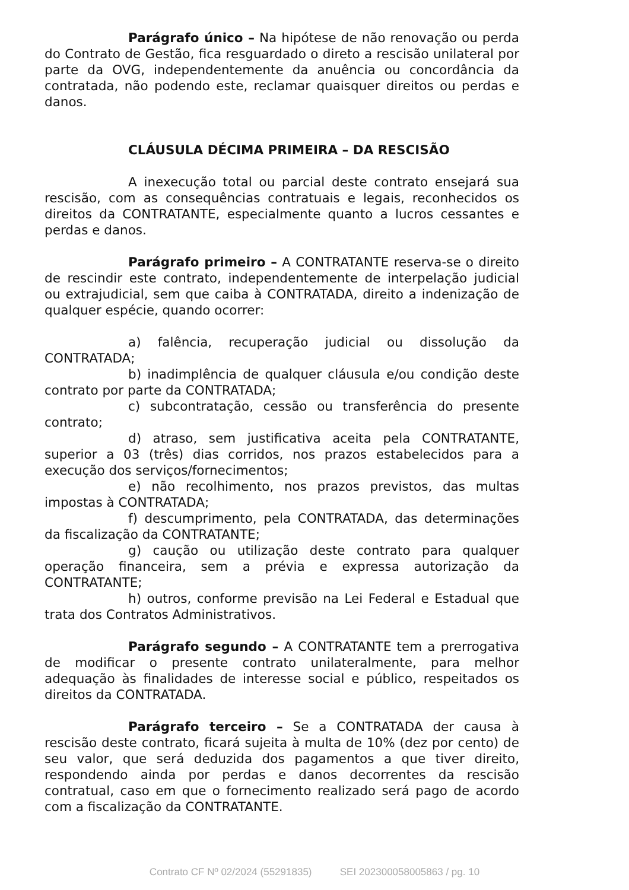Parágrafo único – Na hipótese de não renovação ou perda do Contrato de Gestão, fica resguardado o direto a rescisão unilateral por parte da OVG, independentemente da anuência ou concordância da contratada, não podendo este, reclamar quaisquer direitos ou perdas e danos.
CLÁUSULA DÉCIMA PRIMEIRA – DA RESCISÃO
A inexecução total ou parcial deste contrato ensejará sua rescisão, com as consequências contratuais e legais, reconhecidos os direitos da CONTRATANTE, especialmente quanto a lucros cessantes e perdas e danos.
Parágrafo primeiro – A CONTRATANTE reserva-se o direito de rescindir este contrato, independentemente de interpelação judicial ou extrajudicial, sem que caiba à CONTRATADA, direito a indenização de qualquer espécie, quando ocorrer:
a) falência, recuperação judicial ou dissolução da CONTRATADA;
b) inadimplência de qualquer cláusula e/ou condição deste contrato por parte da CONTRATADA;
c) subcontratação, cessão ou transferência do presente contrato;
d) atraso, sem justificativa aceita pela CONTRATANTE, superior a 03 (três) dias corridos, nos prazos estabelecidos para a execução dos serviços/fornecimentos;
e) não recolhimento, nos prazos previstos, das multas impostas à CONTRATADA;
f) descumprimento, pela CONTRATADA, das determinações da fiscalização da CONTRATANTE;
g) caução ou utilização deste contrato para qualquer operação financeira, sem a prévia e expressa autorização da CONTRATANTE;
h) outros, conforme previsão na Lei Federal e Estadual que trata dos Contratos Administrativos.
Parágrafo segundo – A CONTRATANTE tem a prerrogativa de modificar o presente contrato unilateralmente, para melhor adequação às finalidades de interesse social e público, respeitados os direitos da CONTRATADA.
Parágrafo terceiro – Se a CONTRATADA der causa à rescisão deste contrato, ficará sujeita à multa de 10% (dez por cento) de seu valor, que será deduzida dos pagamentos a que tiver direito, respondendo ainda por perdas e danos decorrentes da rescisão contratual, caso em que o fornecimento realizado será pago de acordo com a fiscalização da CONTRATANTE.
Contrato CF Nº 02/2024 (55291835) SEI 202300058005863 / pg. 10